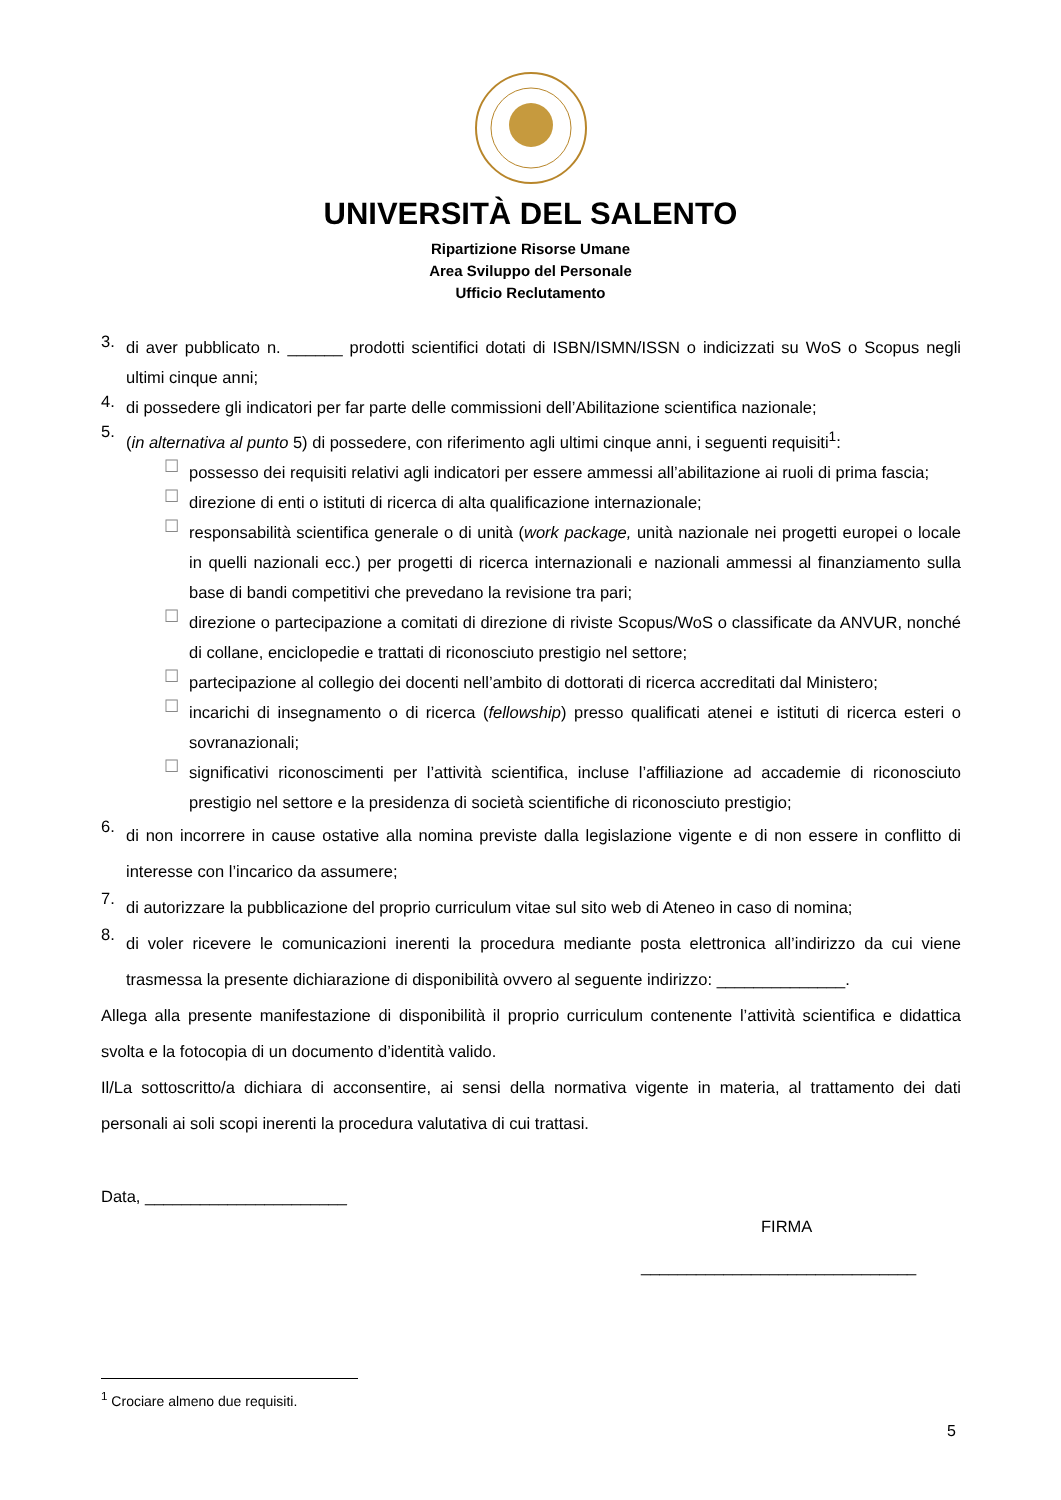UNIVERSITÀ DEL SALENTO
Ripartizione Risorse Umane
Area Sviluppo del Personale
Ufficio Reclutamento
3.
di aver pubblicato n. ______ prodotti scientifici dotati di ISBN/ISMN/ISSN o indicizzati su WoS o Scopus negli ultimi cinque anni;
4.
di possedere gli indicatori per far parte delle commissioni dell’Abilitazione scientifica nazionale;
5.
(in alternativa al punto 5) di possedere, con riferimento agli ultimi cinque anni, i seguenti requisiti<sup>1</sup>:
☐
possesso dei requisiti relativi agli indicatori per essere ammessi all’abilitazione ai ruoli di prima fascia;
☐
direzione di enti o istituti di ricerca di alta qualificazione internazionale;
☐
responsabilità scientifica generale o di unità (work package, unità nazionale nei progetti europei o locale in quelli nazionali ecc.) per progetti di ricerca internazionali e nazionali ammessi al finanziamento sulla base di bandi competitivi che prevedano la revisione tra pari;
☐
direzione o partecipazione a comitati di direzione di riviste Scopus/WoS o classificate da ANVUR, nonché di collane, enciclopedie e trattati di riconosciuto prestigio nel settore;
☐
partecipazione al collegio dei docenti nell’ambito di dottorati di ricerca accreditati dal Ministero;
☐
incarichi di insegnamento o di ricerca (fellowship) presso qualificati atenei e istituti di ricerca esteri o sovranazionali;
☐
significativi riconoscimenti per l’attività scientifica, incluse l’affiliazione ad accademie di riconosciuto prestigio nel settore e la presidenza di società scientifiche di riconosciuto prestigio;
6.
di non incorrere in cause ostative alla nomina previste dalla legislazione vigente e di non essere in conflitto di interesse con l’incarico da assumere;
7.
di autorizzare la pubblicazione del proprio curriculum vitae sul sito web di Ateneo in caso di nomina;
8.
di voler ricevere le comunicazioni inerenti la procedura mediante posta elettronica all’indirizzo da cui viene trasmessa la presente dichiarazione di disponibilità ovvero al seguente indirizzo: ______________.
Allega alla presente manifestazione di disponibilità il proprio curriculum contenente l’attività scientifica e didattica svolta e la fotocopia di un documento d’identità valido.
Il/La sottoscritto/a dichiara di acconsentire, ai sensi della normativa vigente in materia, al trattamento dei dati personali ai soli scopi inerenti la procedura valutativa di cui trattasi.
Data, ______________________
FIRMA
______________________________
<sup>1</sup> Crociare almeno due requisiti.
5